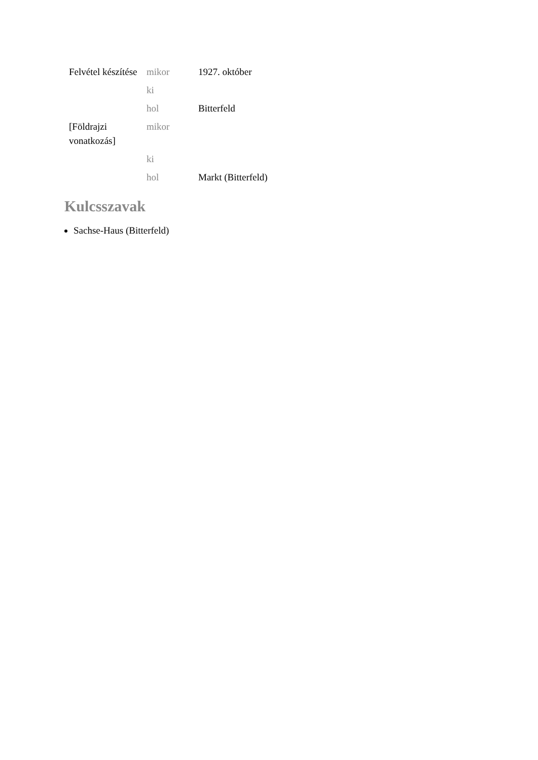| Felvétel készítése | mikor | 1927. október |
| | ki | |
| | hol | Bitterfeld |
| [Földrajzi vonatkozás] | mikor | |
| | ki | |
| | hol | Markt (Bitterfeld) |
Kulcsszavak
Sachse-Haus (Bitterfeld)